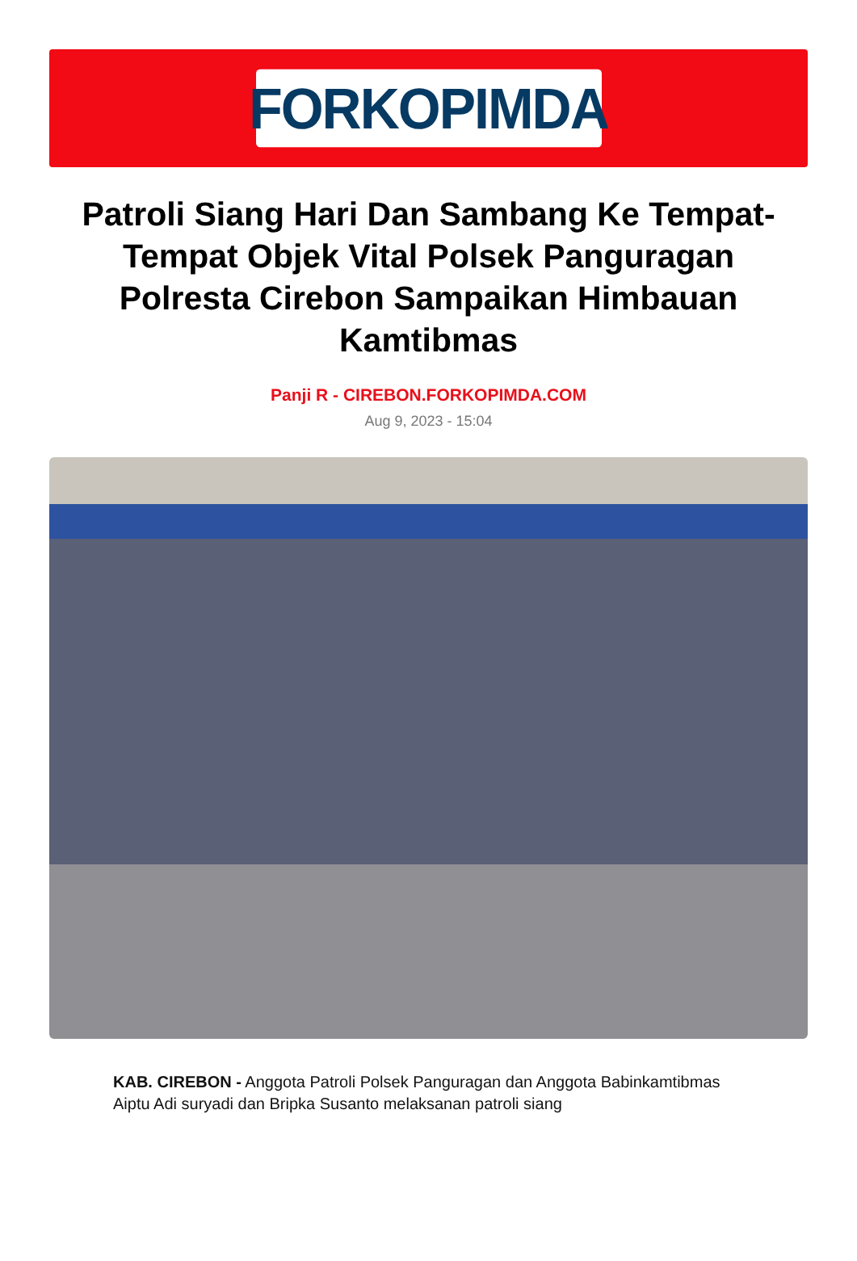FORKOPIMDA
Patroli Siang Hari Dan Sambang Ke Tempat-Tempat Objek Vital Polsek Panguragan Polresta Cirebon Sampaikan Himbauan Kamtibmas
Panji R - CIREBON.FORKOPIMDA.COM
Aug 9, 2023 - 15:04
KAB. CIREBON - Anggota Patroli Polsek Panguragan dan Anggota Babinkamtibmas Aiptu Adi suryadi dan Bripka Susanto melaksanan patroli siang